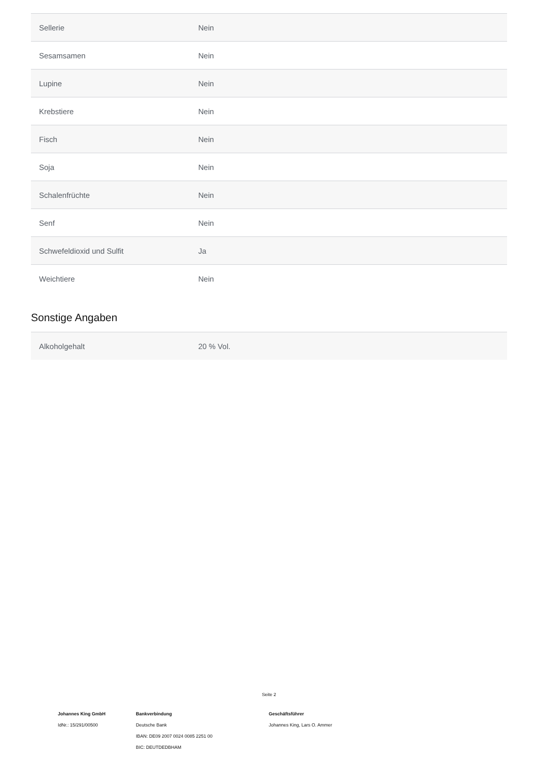| Sellerie | Nein |
| Sesamsamen | Nein |
| Lupine | Nein |
| Krebstiere | Nein |
| Fisch | Nein |
| Soja | Nein |
| Schalenfrüchte | Nein |
| Senf | Nein |
| Schwefeldioxid und Sulfit | Ja |
| Weichtiere | Nein |
Sonstige Angaben
| Alkoholgehalt | 20 % Vol. |
Seite 2
Johannes King GmbH
IdNr.: 15/291/00500
Bankverbindung
Deutsche Bank
IBAN: DE09 2007 0024 0085 2251 00
BIC: DEUTDEDBHAM
Geschäftsführer
Johannes King, Lars O. Ammer